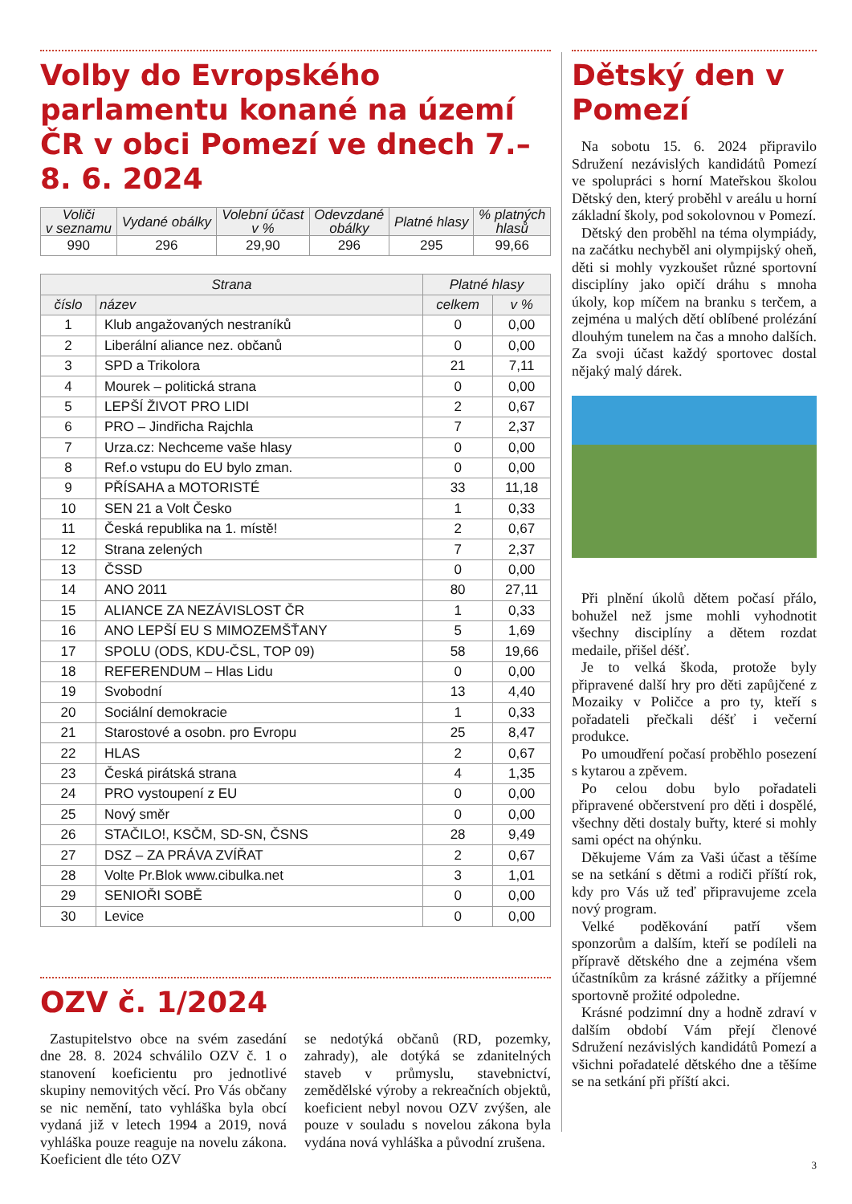Volby do Evropského parlamentu konané na území ČR v obci Pomezí ve dnech 7.–8. 6. 2024
| Voliči v seznamu | Vydané obálky | Volební účast v % | Odevzdané obálky | Platné hlasy | % platných hlasů |
| --- | --- | --- | --- | --- | --- |
| 990 | 296 | 29,90 | 296 | 295 | 99,66 |
| Strana | | Platné hlasy | |
| --- | --- | --- | --- |
| číslo | název | celkem | v % |
| 1 | Klub angažovaných nestraníků | 0 | 0,00 |
| 2 | Liberální aliance nez. občanů | 0 | 0,00 |
| 3 | SPD a Trikolora | 21 | 7,11 |
| 4 | Mourek – politická strana | 0 | 0,00 |
| 5 | LEPŠÍ ŽIVOT PRO LIDI | 2 | 0,67 |
| 6 | PRO – Jindřicha Rajchla | 7 | 2,37 |
| 7 | Urza.cz: Nechceme vaše hlasy | 0 | 0,00 |
| 8 | Ref.o vstupu do EU bylo zman. | 0 | 0,00 |
| 9 | PŘÍSAHA a MOTORISTÉ | 33 | 11,18 |
| 10 | SEN 21 a Volt Česko | 1 | 0,33 |
| 11 | Česká republika na 1. místě! | 2 | 0,67 |
| 12 | Strana zelených | 7 | 2,37 |
| 13 | ČSSD | 0 | 0,00 |
| 14 | ANO 2011 | 80 | 27,11 |
| 15 | ALIANCE ZA NEZÁVISLOST ČR | 1 | 0,33 |
| 16 | ANO LEPŠÍ EU S MIMOZEMŠŤANY | 5 | 1,69 |
| 17 | SPOLU (ODS, KDU-ČSL, TOP 09) | 58 | 19,66 |
| 18 | REFERENDUM – Hlas Lidu | 0 | 0,00 |
| 19 | Svobodní | 13 | 4,40 |
| 20 | Sociální demokracie | 1 | 0,33 |
| 21 | Starostové a osobn. pro Evropu | 25 | 8,47 |
| 22 | HLAS | 2 | 0,67 |
| 23 | Česká pirátská strana | 4 | 1,35 |
| 24 | PRO vystoupení z EU | 0 | 0,00 |
| 25 | Nový směr | 0 | 0,00 |
| 26 | STAČILO!, KSČM, SD-SN, ČSNS | 28 | 9,49 |
| 27 | DSZ – ZA PRÁVA ZVÍŘAT | 2 | 0,67 |
| 28 | Volte Pr.Blok www.cibulka.net | 3 | 1,01 |
| 29 | SENIOŘI SOBĚ | 0 | 0,00 |
| 30 | Levice | 0 | 0,00 |
OZV č. 1/2024
Zastupitelstvo obce na svém zasedání dne 28. 8. 2024 schválilo OZV č. 1 o stanovení koeficientu pro jednotlivé skupiny nemovitých věcí. Pro Vás občany se nic nemění, tato vyhláška byla obcí vydaná již v letech 1994 a 2019, nová vyhláška pouze reaguje na novelu zákona. Koeficient dle této OZV
se nedotýká občanů (RD, pozemky, zahrady), ale dotýká se zdanitelných staveb v průmyslu, stavebnictví, zemědělské výroby a rekreačních objektů, koeficient nebyl novou OZV zvýšen, ale pouze v souladu s novelou zákona byla vydána nová vyhláška a původní zrušena.
Dětský den v Pomezí
Na sobotu 15. 6. 2024 připravilo Sdružení nezávislých kandidátů Pomezí ve spolupráci s horní Mateřskou školou Dětský den, který proběhl v areálu u horní základní školy, pod sokolovnou v Pomezí.
Dětský den proběhl na téma olympiády, na začátku nechyběl ani olympijský oheň, děti si mohly vyzkoušet různé sportovní disciplíny jako opičí dráhu s mnoha úkoly, kop míčem na branku s terčem, a zejména u malých dětí oblíbené prolézání dlouhým tunelem na čas a mnoho dalších. Za svoji účast každý sportovec dostal nějaký malý dárek.
Při plnění úkolů dětem počasí přálo, bohužel než jsme mohli vyhodnotit všechny disciplíny a dětem rozdat medaile, přišel déšť.
Je to velká škoda, protože byly připravené další hry pro děti zapůjčené z Mozaiky v Poličce a pro ty, kteří s pořadateli přečkali déšť i večerní produkce.
Po umoudření počasí proběhlo posezení s kytarou a zpěvem.
Po celou dobu bylo pořadateli připravené občerstvení pro děti i dospělé, všechny děti dostaly buřty, které si mohly sami opéct na ohýnku.
Děkujeme Vám za Vaši účast a těšíme se na setkání s dětmi a rodiči příští rok, kdy pro Vás už teď připravujeme zcela nový program.
Velké poděkování patří všem sponzorům a dalším, kteří se podíleli na přípravě dětského dne a zejména všem účastníkům za krásné zážitky a příjemné sportovně prožité odpoledne.
Krásné podzimní dny a hodně zdraví v dalším období Vám přejí členové Sdružení nezávislých kandidátů Pomezí a všichni pořadatelé dětského dne a těšíme se na setkání při příští akci.
3